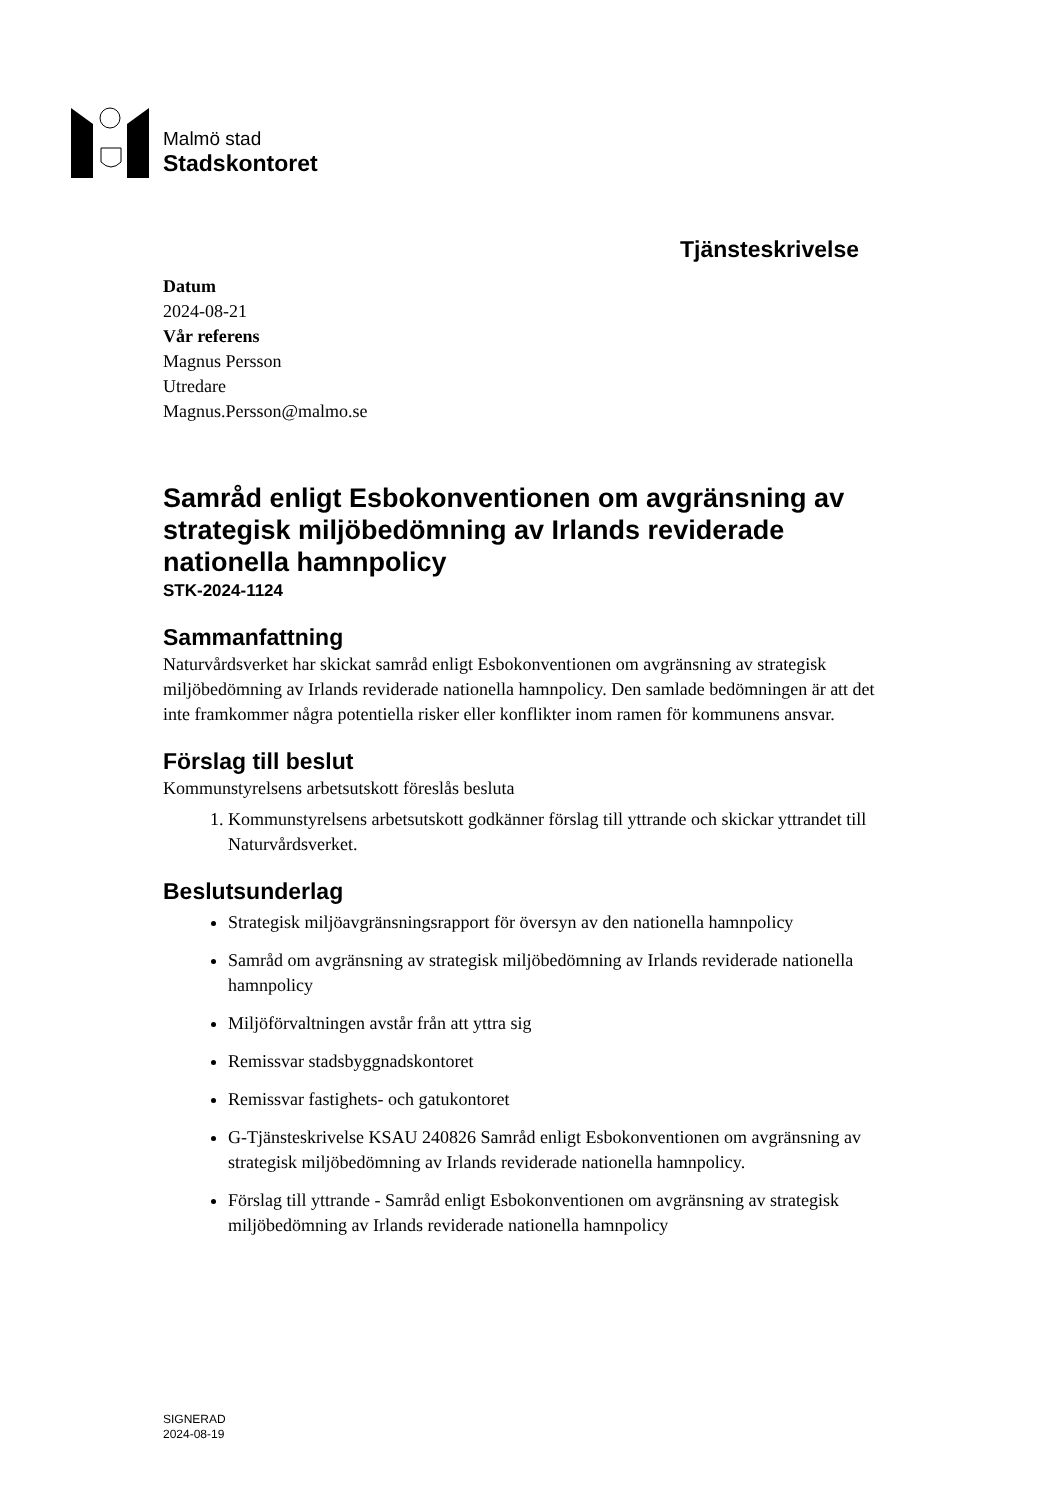Malmö stad
Stadskontoret
Tjänsteskrivelse
Datum
2024-08-21
Vår referens
Magnus Persson
Utredare
Magnus.Persson@malmo.se
Samråd enligt Esbokonventionen om avgränsning av strategisk miljöbedömning av Irlands reviderade nationella hamnpolicy
STK-2024-1124
Sammanfattning
Naturvårdsverket har skickat samråd enligt Esbokonventionen om avgränsning av strategisk miljöbedömning av Irlands reviderade nationella hamnpolicy. Den samlade bedömningen är att det inte framkommer några potentiella risker eller konflikter inom ramen för kommunens ansvar.
Förslag till beslut
Kommunstyrelsens arbetsutskott föreslås besluta
1. Kommunstyrelsens arbetsutskott godkänner förslag till yttrande och skickar yttrandet till Naturvårdsverket.
Beslutsunderlag
Strategisk miljöavgränsningsrapport för översyn av den nationella hamnpolicy
Samråd om avgränsning av strategisk miljöbedömning av Irlands reviderade nationella hamnpolicy
Miljöförvaltningen avstår från att yttra sig
Remissvar stadsbyggnadskontoret
Remissvar fastighets- och gatukontoret
G-Tjänsteskrivelse KSAU 240826 Samråd enligt Esbokonventionen om avgränsning av strategisk miljöbedömning av Irlands reviderade nationella hamnpolicy.
Förslag till yttrande - Samråd enligt Esbokonventionen om avgränsning av strategisk miljöbedömning av Irlands reviderade nationella hamnpolicy
SIGNERAD
2024-08-19